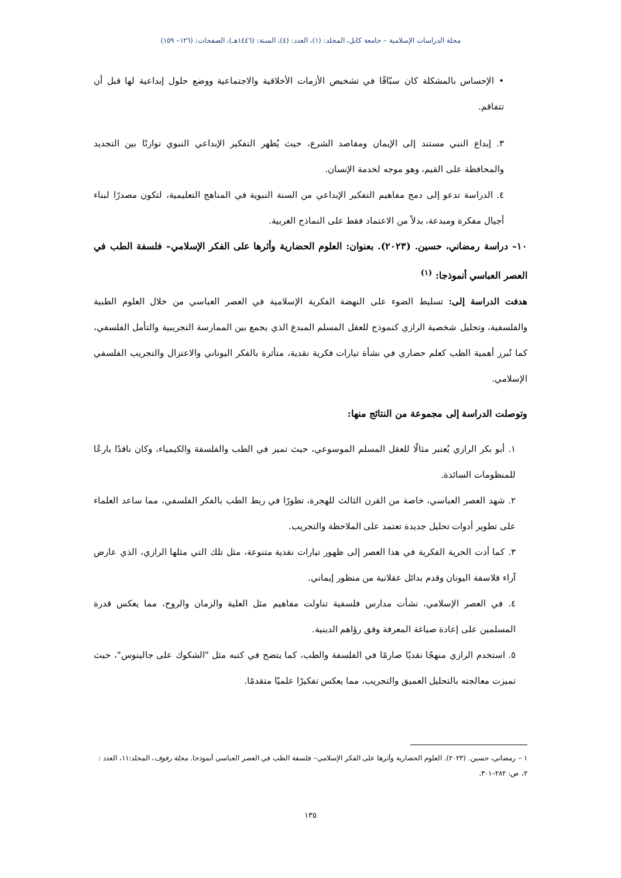مجلة الدراسات الإسلامية – جامعة كابل، المجلد: (١)، العدد: (٤)، السنة: (١٤٤٦هـ)، الصفحات: (١٢٦– ١٥٩)
• الإحساس بالمشكلة كان سبّاقًا في تشخيص الأزمات الأخلاقية والاجتماعية ووضع حلول إبداعية لها قبل أن تتفاقم.
٣. إبداع النبي مستند إلى الإيمان ومقاصد الشرع، حيث يُظهر التفكير الإبداعي النبوي توازنًا بين التجديد والمحافظة على القيم، وهو موجه لخدمة الإنسان.
٤. الدراسة تدعو إلى دمج مفاهيم التفكير الإبداعي من السنة النبوية في المناهج التعليمية، لتكون مصدرًا لبناء أجيال مفكرة ومبدعة، بدلاً من الاعتماد فقط على النماذج الغربية.
١٠– دراسة رمضاني، حسين. (٢٠٢٣). بعنوان: العلوم الحضارية وأثرها على الفكر الإسلامي– فلسفة الطب في العصر العباسي أنموذجا: <sup>(١)</sup>
هدفت الدراسة إلى: تسليط الضوء على النهضة الفكرية الإسلامية في العصر العباسي من خلال العلوم الطبية والفلسفية، وتحليل شخصية الرازي كنموذج للعقل المسلم المبدع الذي يجمع بين الممارسة التجريبية والتأمل الفلسفي، كما تُبرز أهمية الطب كعلم حضاري في نشأة تيارات فكرية نقدية، متأثرة بالفكر اليوناني والاعتزال والتجريب الفلسفي الإسلامي.
وتوصلت الدراسة إلى مجموعة من النتائج منها:
١. أبو بكر الرازي يُعتبر مثالًا للعقل المسلم الموسوعي، حيث تميز في الطب والفلسفة والكيمياء، وكان ناقدًا بارعًا للمنظومات السائدة.
٢. شهد العصر العباسي، خاصة من القرن الثالث للهجرة، تطورًا في ربط الطب بالفكر الفلسفي، مما ساعد العلماء على تطوير أدوات تحليل جديدة تعتمد على الملاحظة والتجريب.
٣. كما أدت الحرية الفكرية في هذا العصر إلى ظهور تيارات نقدية متنوعة، مثل تلك التي مثلها الرازي، الذي عارض آراء فلاسفة اليونان وقدم بدائل عقلانية من منظور إيماني.
٤. في العصر الإسلامي، نشأت مدارس فلسفية تناولت مفاهيم مثل العلية والزمان والروح، مما يعكس قدرة المسلمين على إعادة صياغة المعرفة وفق رؤاهم الدينية.
٥. استخدم الرازي منهجًا نقديًا صارمًا في الفلسفة والطب، كما يتضح في كتبه مثل "الشكوك على جالينوس"، حيث تميزت معالجته بالتحليل العميق والتجريب، مما يعكس تفكيرًا علميًا متقدمًا.
١ – رمضاني، حسين. (٢٠٢٣). العلوم الحضارية وأثرها على الفكر الإسلامي– فلسفة الطب في العصر العباسي أنموذجا. مجلة رفوف، المجلد:١١، العدد : ٢، ص: ٢٨٢–٣٠١.
١٣٥